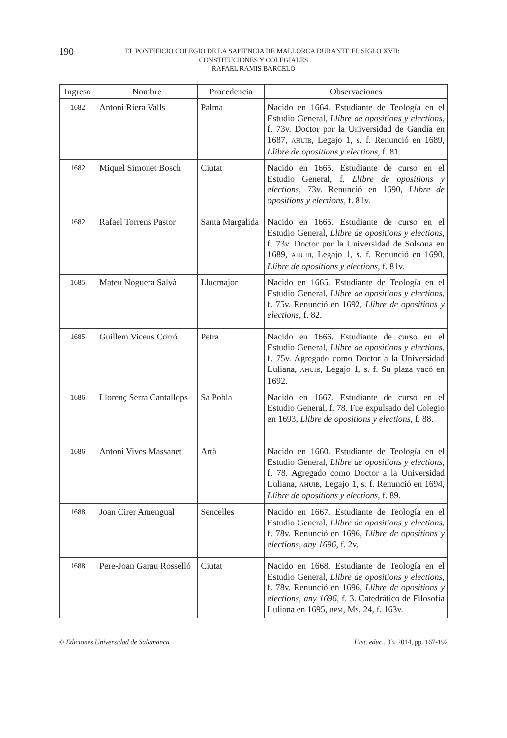190 EL PONTIFICIO COLEGIO DE LA SAPIENCIA DE MALLORCA DURANTE EL SIGLO XVII:
CONSTITUCIONES Y COLEGIALES
RAFAEL RAMIS BARCELÓ
| Ingreso | Nombre | Procedencia | Observaciones |
| --- | --- | --- | --- |
| 1682 | Antoni Riera Valls | Palma | Nacido en 1664. Estudiante de Teología en el Estudio General, Llibre de opositions y elections , f. 73v. Doctor por la Universidad de Gandía en 1687, AHUIB , Legajo 1, s. f. Renunció en 1689, Llibre de opositions y elections , f. 81. |
| 1682 | Miquel Simonet Bosch | Ciutat | Nacido en 1665. Estudiante de curso en el Estudio General, f. Llibre de opositions y elections , 73v. Renunció en 1690, Llibre de opositions y elections , f. 81v. |
| 1682 | Rafael Torrens Pastor | Santa Margalida | Nacido en 1665. Estudiante de curso en el Estudio General, Llibre de opositions y elections , f. 73v. Doctor por la Universidad de Solsona en 1689, AHUIB , Legajo 1, s. f. Renunció en 1690, Llibre de opositions y elections , f. 81v. |
| 1685 | Mateu Noguera Salvà | Llucmajor | Nacido en 1665. Estudiante de Teología en el Estudio General, Llibre de opositions y elections , f. 75v. Renunció en 1692, Llibre de opositions y elections , f. 82. |
| 1685 | Guillem Vicens Corró | Petra | Nacido en 1666. Estudiante de curso en el Estudio General, Llibre de opositions y elections , f. 75v. Agregado como Doctor a la Universidad Luliana, AHUIB , Legajo 1, s. f. Su plaza vacó en 1692. |
| 1686 | Llorenç Serra Cantallops | Sa Pobla | Nacido en 1667. Estudiante de curso en el Estudio General, f. 78. Fue expulsado del Colegio en 1693, Llibre de opositions y elections , f. 88. |
| 1686 | Antoni Vives Massanet | Artà | Nacido en 1660. Estudiante de Teología en el Estudio General, Llibre de opositions y elections , f. 78. Agregado como Doctor a la Universidad Luliana, AHUIB , Legajo 1, s. f. Renunció en 1694, Llibre de opositions y elections , f. 89. |
| 1688 | Joan Cirer Amengual | Sencelles | Nacido en 1667. Estudiante de Teología en el Estudio General, Llibre de opositions y elections , f. 78v. Renunció en 1696, Llibre de opositions y elections, any 1696 , f. 2v. |
| 1688 | Pere-Joan Garau Rosselló | Ciutat | Nacido en 1668. Estudiante de Teología en el Estudio General, Llibre de opositions y elections , f. 78v. Renunció en 1696, Llibre de opositions y elections, any 1696 , f. 3. Catedrático de Filosofía Luliana en 1695, BPM , Ms. 24, f. 163v. |
© Ediciones Universidad de Salamanca Hist. educ., 33, 2014, pp. 167-192